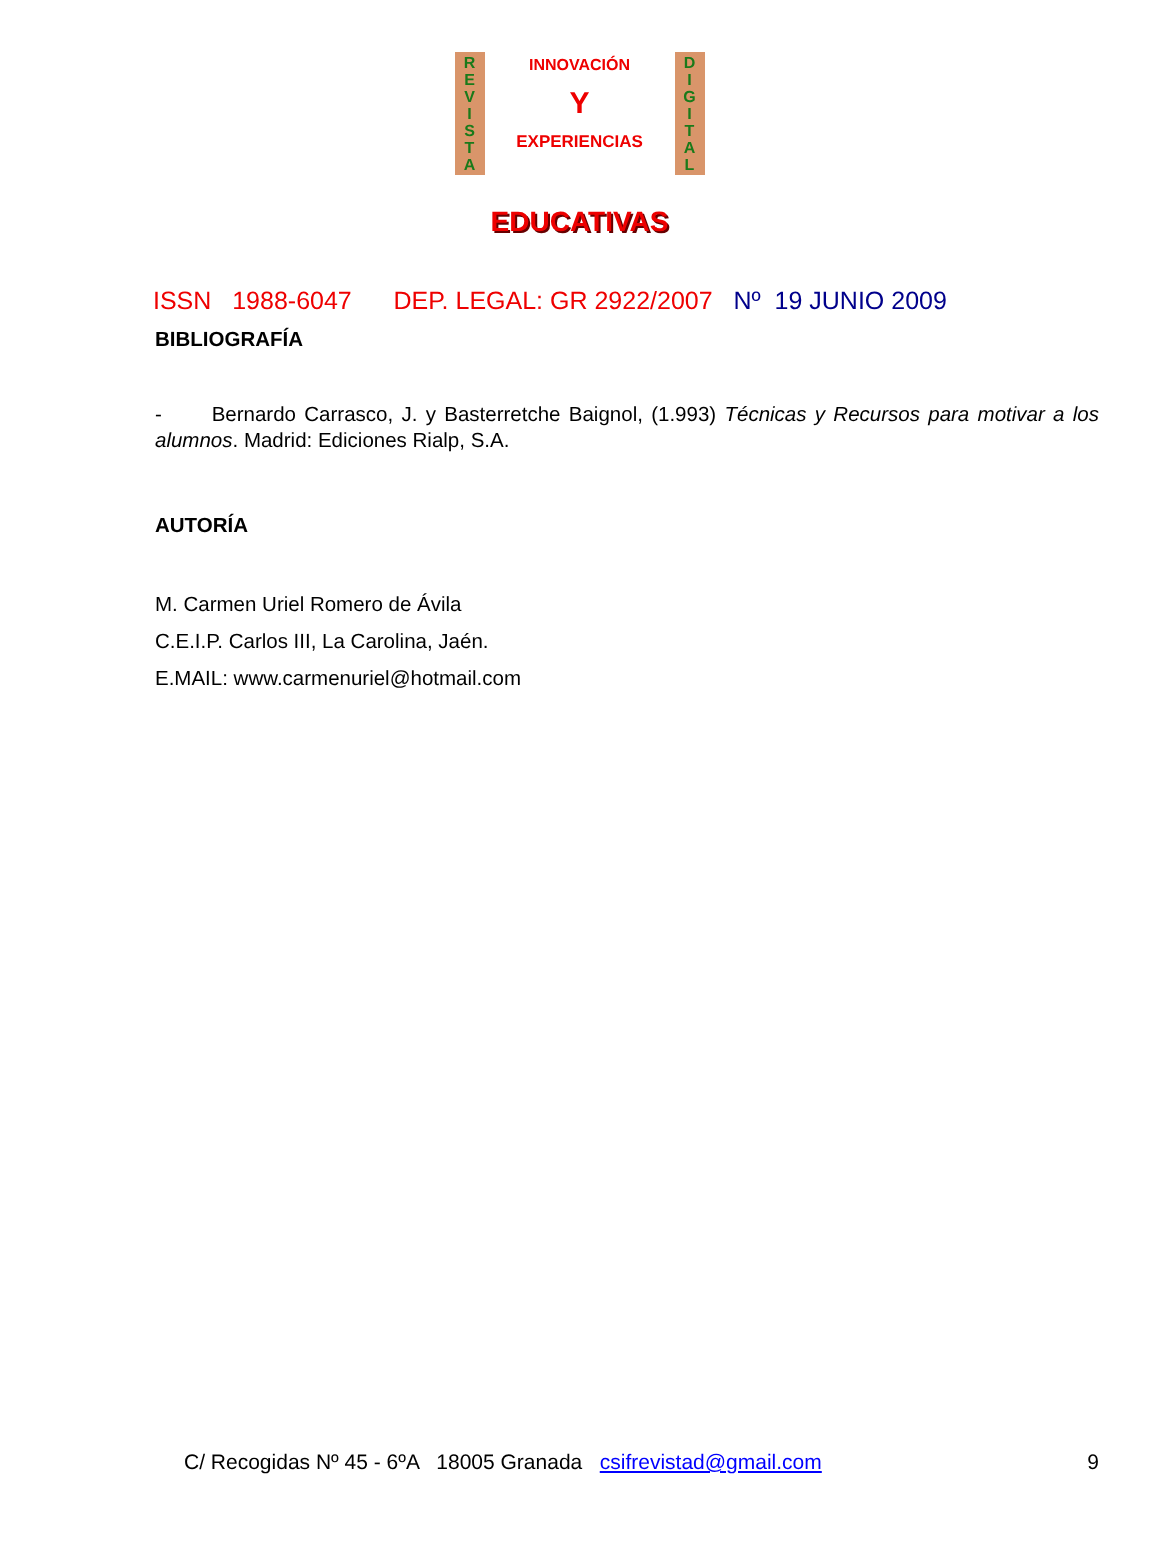R
E
V
I
S
T
A
INNOVACIÓN
Y
EXPERIENCIAS
D
I
G
I
T
A
L
EDUCATIVAS
ISSN 1988-6047 DEP. LEGAL: GR 2922/2007 Nº 19 JUNIO 2009
BIBLIOGRAFÍA
- Bernardo Carrasco, J. y Basterretche Baignol, (1.993) Técnicas y Recursos para motivar a los alumnos. Madrid: Ediciones Rialp, S.A.
AUTORÍA
M. Carmen Uriel Romero de Ávila
C.E.I.P. Carlos III, La Carolina, Jaén.
E.MAIL: www.carmenuriel@hotmail.com
C/ Recogidas Nº 45 - 6ºA 18005 Granada csifrevistad@gmail.com 9